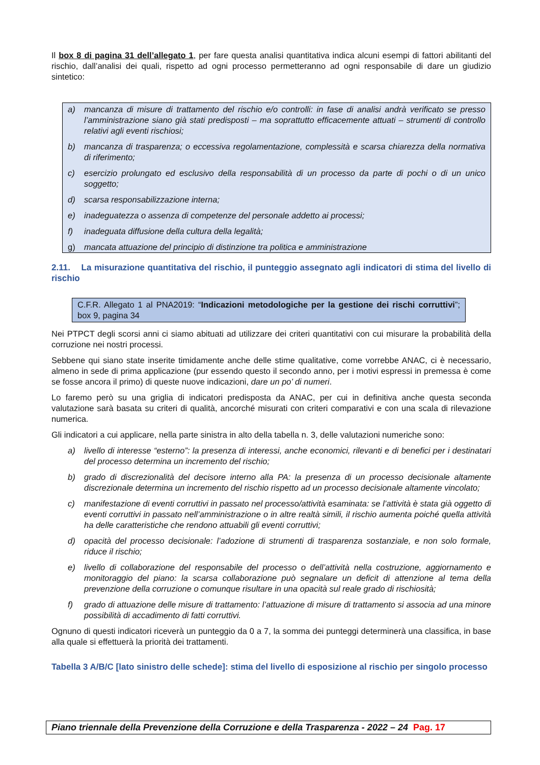Il box 8 di pagina 31 dell’allegato 1, per fare questa analisi quantitativa indica alcuni esempi di fattori abilitanti del rischio, dall’analisi dei quali, rispetto ad ogni processo permetteranno ad ogni responsabile di dare un giudizio sintetico:
a) mancanza di misure di trattamento del rischio e/o controlli: in fase di analisi andrà verificato se presso l’amministrazione siano già stati predisposti – ma soprattutto efficacemente attuati – strumenti di controllo relativi agli eventi rischiosi;
b) mancanza di trasparenza; o eccessiva regolamentazione, complessità e scarsa chiarezza della normativa di riferimento;
c) esercizio prolungato ed esclusivo della responsabilità di un processo da parte di pochi o di un unico soggetto;
d) scarsa responsabilizzazione interna;
e) inadeguatezza o assenza di competenze del personale addetto ai processi;
f) inadeguata diffusione della cultura della legalità;
g) mancata attuazione del principio di distinzione tra politica e amministrazione
2.11. La misurazione quantitativa del rischio, il punteggio assegnato agli indicatori di stima del livello di rischio
C.F.R. Allegato 1 al PNA2019: “Indicazioni metodologiche per la gestione dei rischi corruttivi”; box 9, pagina 34
Nei PTPCT degli scorsi anni ci siamo abituati ad utilizzare dei criteri quantitativi con cui misurare la probabilità della corruzione nei nostri processi.
Sebbene qui siano state inserite timidamente anche delle stime qualitative, come vorrebbe ANAC, ci è necessario, almeno in sede di prima applicazione (pur essendo questo il secondo anno, per i motivi espressi in premessa è come se fosse ancora il primo) di queste nuove indicazioni, dare un po’ di numeri.
Lo faremo però su una griglia di indicatori predisposta da ANAC, per cui in definitiva anche questa seconda valutazione sarà basata su criteri di qualità, ancorché misurati con criteri comparativi e con una scala di rilevazione numerica.
Gli indicatori a cui applicare, nella parte sinistra in alto della tabella n. 3, delle valutazioni numeriche sono:
a) livello di interesse “esterno”: la presenza di interessi, anche economici, rilevanti e di benefici per i destinatari del processo determina un incremento del rischio;
b) grado di discrezionalità del decisore interno alla PA: la presenza di un processo decisionale altamente discrezionale determina un incremento del rischio rispetto ad un processo decisionale altamente vincolato;
c) manifestazione di eventi corruttivi in passato nel processo/attività esaminata: se l’attività è stata già oggetto di eventi corruttivi in passato nell’amministrazione o in altre realtà simili, il rischio aumenta poiché quella attività ha delle caratteristiche che rendono attuabili gli eventi corruttivi;
d) opacità del processo decisionale: l’adozione di strumenti di trasparenza sostanziale, e non solo formale, riduce il rischio;
e) livello di collaborazione del responsabile del processo o dell’attività nella costruzione, aggiornamento e monitoraggio del piano: la scarsa collaborazione può segnalare un deficit di attenzione al tema della prevenzione della corruzione o comunque risultare in una opacità sul reale grado di rischiosità;
f) grado di attuazione delle misure di trattamento: l’attuazione di misure di trattamento si associa ad una minore possibilità di accadimento di fatti corruttivi.
Ognuno di questi indicatori riceverà un punteggio da 0 a 7, la somma dei punteggi determinerà una classifica, in base alla quale si effettuerà la priorità dei trattamenti.
Tabella 3 A/B/C [lato sinistro delle schede]: stima del livello di esposizione al rischio per singolo processo
Piano triennale della Prevenzione della Corruzione e della Trasparenza - 2022 – 24 Pag. 17